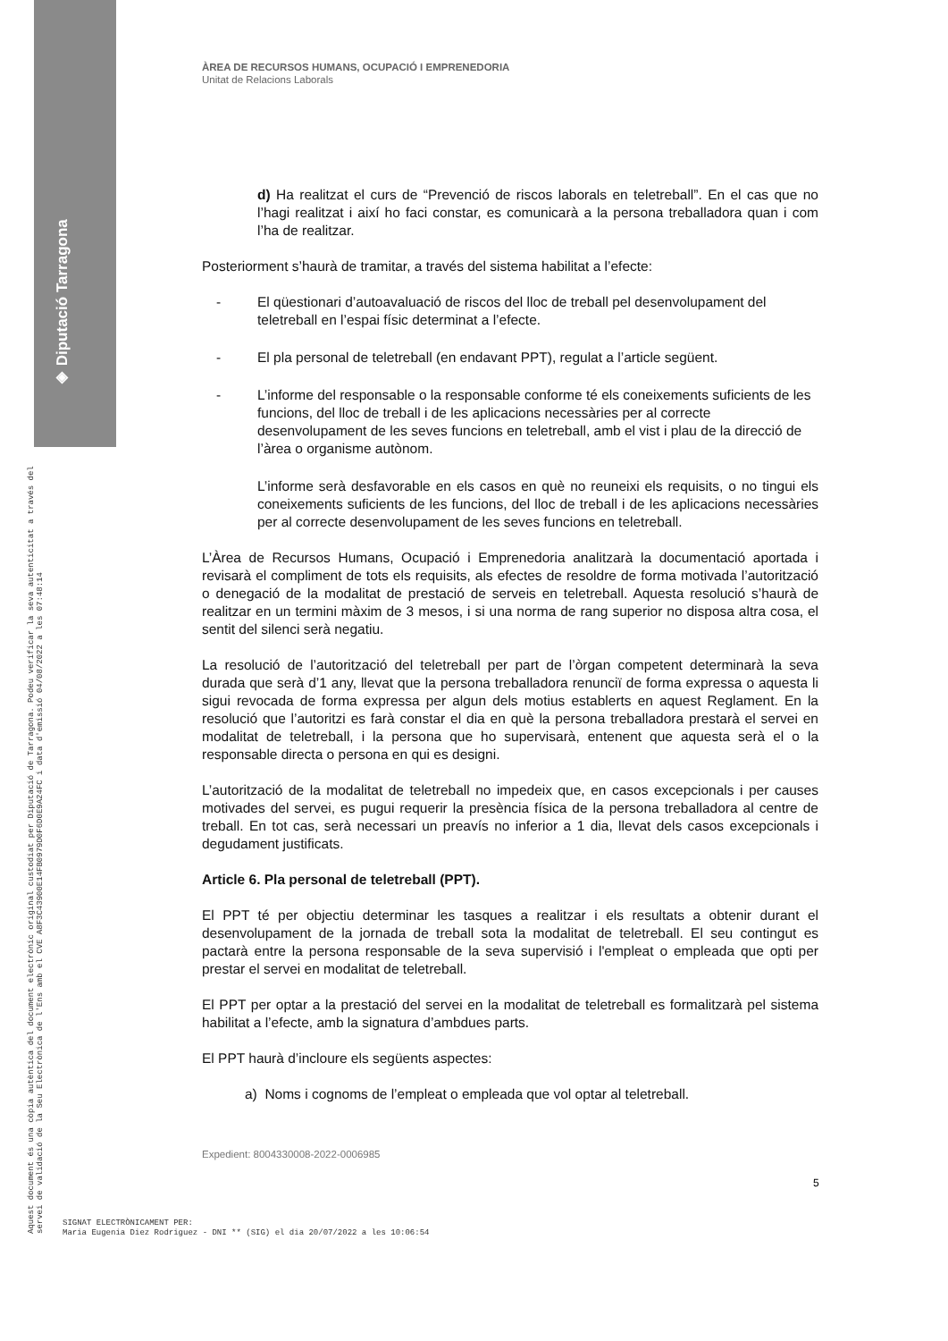◈ Diputació Tarragona
Aquest document és una còpia autèntica del document electrònic original custodiat per Diputació de Tarragona. Podeu verificar la seva autenticitat a través del servei de validació de la Seu Electrònica de l'Ens amb el CVE A8F3C43900E14FB0979D0F6D0E9A24FC i data d'emissió 04/08/2022 a les 07:48:14
ÀREA DE RECURSOS HUMANS, OCUPACIÓ I EMPRENEDORIA
Unitat de Relacions Laborals
d) Ha realitzat el curs de “Prevenció de riscos laborals en teletreball”. En el cas que no l’hagi realitzat i així ho faci constar, es comunicarà a la persona treballadora quan i com l’ha de realitzar.
Posteriorment s’haurà de tramitar, a través del sistema habilitat a l’efecte:
- El qüestionari d’autoavaluació de riscos del lloc de treball pel desenvolupament del teletreball en l’espai físic determinat a l’efecte.
- El pla personal de teletreball (en endavant PPT), regulat a l’article següent.
- L’informe del responsable o la responsable conforme té els coneixements suficients de les funcions, del lloc de treball i de les aplicacions necessàries per al correcte desenvolupament de les seves funcions en teletreball, amb el vist i plau de la direcció de l’àrea o organisme autònom.
L’informe serà desfavorable en els casos en què no reuneixi els requisits, o no tingui els coneixements suficients de les funcions, del lloc de treball i de les aplicacions necessàries per al correcte desenvolupament de les seves funcions en teletreball.
L’Àrea de Recursos Humans, Ocupació i Emprenedoria analitzarà la documentació aportada i revisarà el compliment de tots els requisits, als efectes de resoldre de forma motivada l’autorització o denegació de la modalitat de prestació de serveis en teletreball. Aquesta resolució s’haurà de realitzar en un termini màxim de 3 mesos, i si una norma de rang superior no disposa altra cosa, el sentit del silenci serà negatiu.
La resolució de l’autorització del teletreball per part de l’òrgan competent determinarà la seva durada que serà d’1 any, llevat que la persona treballadora renunciï de forma expressa o aquesta li sigui revocada de forma expressa per algun dels motius establerts en aquest Reglament. En la resolució que l’autoritzi es farà constar el dia en què la persona treballadora prestarà el servei en modalitat de teletreball, i la persona que ho supervisarà, entenent que aquesta serà el o la responsable directa o persona en qui es designi.
L’autorització de la modalitat de teletreball no impedeix que, en casos excepcionals i per causes motivades del servei, es pugui requerir la presència física de la persona treballadora al centre de treball. En tot cas, serà necessari un preavís no inferior a 1 dia, llevat dels casos excepcionals i degudament justificats.
Article 6. Pla personal de teletreball (PPT).
El PPT té per objectiu determinar les tasques a realitzar i els resultats a obtenir durant el desenvolupament de la jornada de treball sota la modalitat de teletreball. El seu contingut es pactarà entre la persona responsable de la seva supervisió i l'empleat o empleada que opti per prestar el servei en modalitat de teletreball.
El PPT per optar a la prestació del servei en la modalitat de teletreball es formalitzarà pel sistema habilitat a l’efecte, amb la signatura d’ambdues parts.
El PPT haurà d’incloure els següents aspectes:
a) Noms i cognoms de l’empleat o empleada que vol optar al teletreball.
Expedient: 8004330008-2022-0006985
5
SIGNAT ELECTRÒNICAMENT PER:
Maria Eugenia Diez Rodriguez - DNI ** (SIG) el dia 20/07/2022 a les 10:06:54